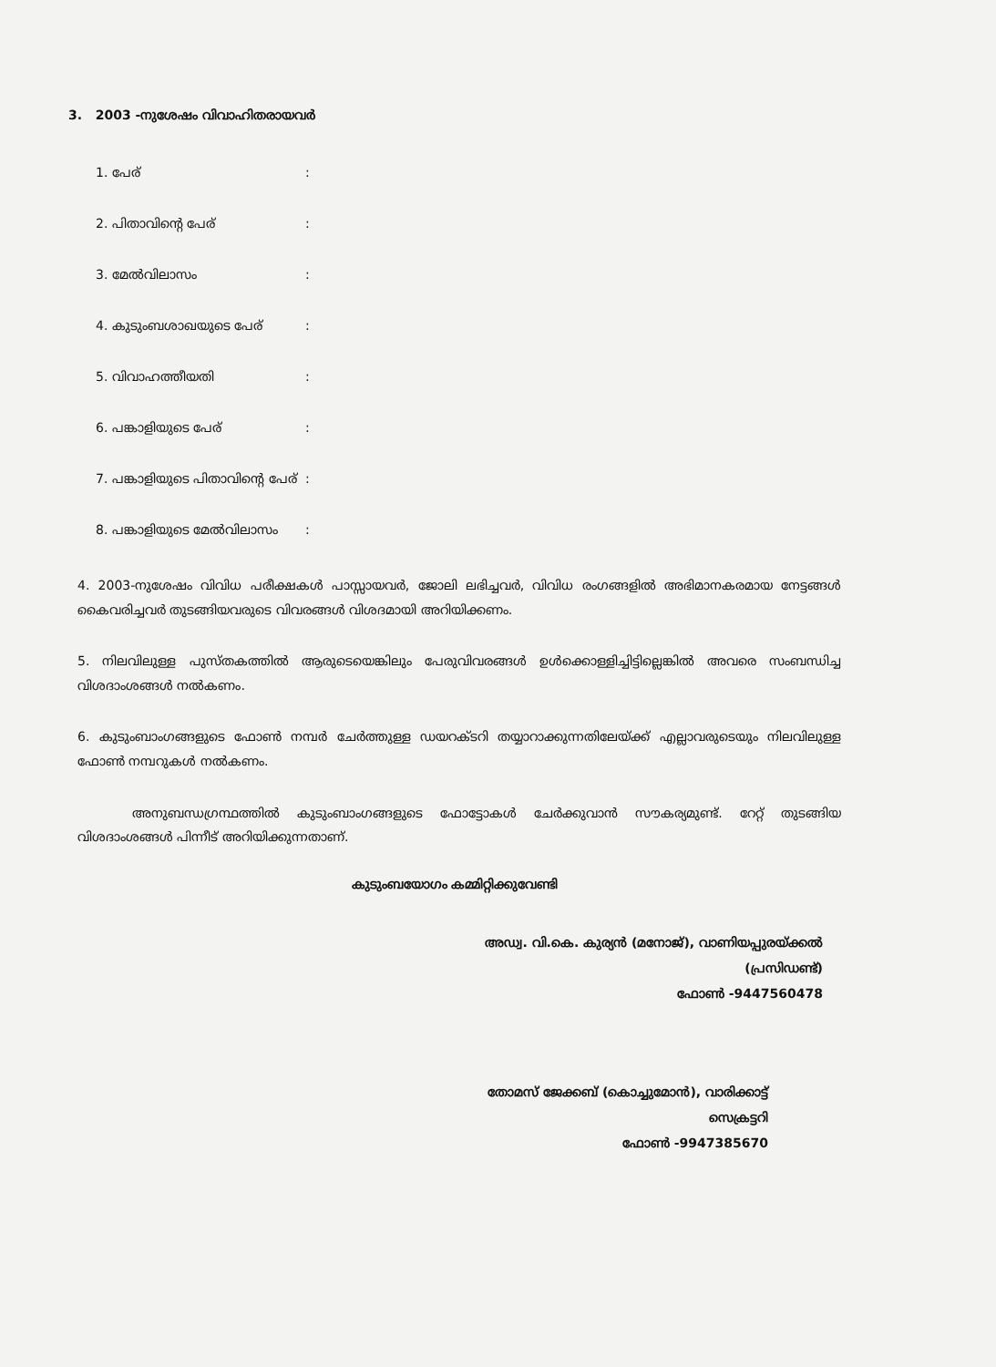3. 2003 -നുശേഷം വിവാഹിതരായവർ
1. പേര്:
2. പിതാവിന്റെ പേര്:
3. മേൽവിലാസം:
4. കുടുംബശാഖയുടെ പേര്:
5. വിവാഹത്തീയതി:
6. പങ്കാളിയുടെ പേര്:
7. പങ്കാളിയുടെ പിതാവിന്റെ പേര്:
8. പങ്കാളിയുടെ മേൽവിലാസം:
4. 2003-നുശേഷം വിവിധ പരീക്ഷകൾ പാസ്സായവർ, ജോലി ലഭിച്ചവർ, വിവിധ രംഗങ്ങളിൽ അഭിമാനകരമായ നേട്ടങ്ങൾ കൈവരിച്ചവർ തുടങ്ങിയവരുടെ വിവരങ്ങൾ വിശദമായി അറിയിക്കണം.
5. നിലവിലുള്ള പുസ്തകത്തിൽ ആരുടെയെങ്കിലും പേരുവിവരങ്ങൾ ഉൾക്കൊള്ളിച്ചിട്ടില്ലെങ്കിൽ അവരെ സംബന്ധിച്ച വിശദാംശങ്ങൾ നൽകണം.
6. കുടുംബാംഗങ്ങളുടെ ഫോൺ നമ്പർ ചേർത്തുള്ള ഡയറക്ടറി തയ്യാറാക്കുന്നതിലേയ്ക്ക് എല്ലാവരുടെയും നിലവിലുള്ള ഫോൺ നമ്പറുകൾ നൽകണം.
അനുബന്ധഗ്രന്ഥത്തിൽ കുടുംബാംഗങ്ങളുടെ ഫോട്ടോകൾ ചേർക്കുവാൻ സൗകര്യമുണ്ട്. റേറ്റ് തുടങ്ങിയ വിശദാംശങ്ങൾ പിന്നീട് അറിയിക്കുന്നതാണ്.
കുടുംബയോഗം കമ്മിറ്റിക്കുവേണ്ടി
അഡ്വ. വി.കെ. കുര്യൻ (മനോജ്), വാണിയപ്പുരയ്ക്കൽ
(പ്രസിഡണ്ട്)
ഫോൺ -9447560478
തോമസ് ജേക്കബ് (കൊച്ചുമോൻ), വാരിക്കാട്ട്
സെക്രട്ടറി
ഫോൺ -9947385670